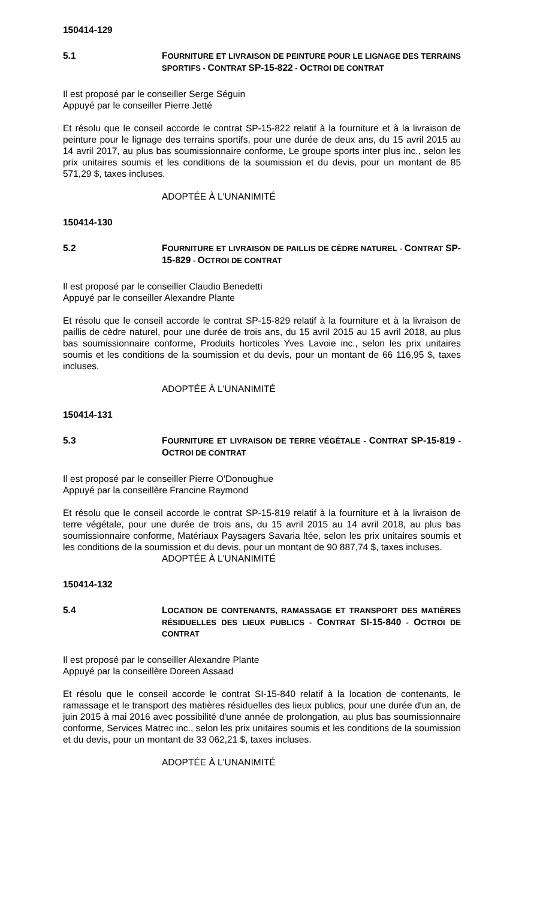150414-129
5.1 FOURNITURE ET LIVRAISON DE PEINTURE POUR LE LIGNAGE DES TERRAINS SPORTIFS - CONTRAT SP-15-822 - OCTROI DE CONTRAT
Il est proposé par le conseiller Serge Séguin
Appuyé par le conseiller Pierre Jetté
Et résolu que le conseil accorde le contrat SP-15-822 relatif à la fourniture et à la livraison de peinture pour le lignage des terrains sportifs, pour une durée de deux ans, du 15 avril 2015 au 14 avril 2017, au plus bas soumissionnaire conforme, Le groupe sports inter plus inc., selon les prix unitaires soumis et les conditions de la soumission et du devis, pour un montant de 85 571,29 $, taxes incluses.
ADOPTÉE À L'UNANIMITÉ
150414-130
5.2 FOURNITURE ET LIVRAISON DE PAILLIS DE CÈDRE NATUREL - CONTRAT SP-15-829 - OCTROI DE CONTRAT
Il est proposé par le conseiller Claudio Benedetti
Appuyé par le conseiller Alexandre Plante
Et résolu que le conseil accorde le contrat SP-15-829 relatif à la fourniture et à la livraison de paillis de cèdre naturel, pour une durée de trois ans, du 15 avril 2015 au 15 avril 2018, au plus bas soumissionnaire conforme, Produits horticoles Yves Lavoie inc., selon les prix unitaires soumis et les conditions de la soumission et du devis, pour un montant de 66 116,95 $, taxes incluses.
ADOPTÉE À L'UNANIMITÉ
150414-131
5.3 FOURNITURE ET LIVRAISON DE TERRE VÉGÉTALE - CONTRAT SP-15-819 - OCTROI DE CONTRAT
Il est proposé par le conseiller Pierre O'Donoughue
Appuyé par la conseillère Francine Raymond
Et résolu que le conseil accorde le contrat SP-15-819 relatif à la fourniture et à la livraison de terre végétale, pour une durée de trois ans, du 15 avril 2015 au 14 avril 2018, au plus bas soumissionnaire conforme, Matériaux Paysagers Savaria ltée, selon les prix unitaires soumis et les conditions de la soumission et du devis, pour un montant de 90 887,74 $, taxes incluses.
ADOPTÉE À L'UNANIMITÉ
150414-132
5.4 LOCATION DE CONTENANTS, RAMASSAGE ET TRANSPORT DES MATIÈRES RÉSIDUELLES DES LIEUX PUBLICS - CONTRAT SI-15-840 - OCTROI DE CONTRAT
Il est proposé par le conseiller Alexandre Plante
Appuyé par la conseillère Doreen Assaad
Et résolu que le conseil accorde le contrat SI-15-840 relatif à la location de contenants, le ramassage et le transport des matières résiduelles des lieux publics, pour une durée d'un an, de juin 2015 à mai 2016 avec possibilité d'une année de prolongation, au plus bas soumissionnaire conforme, Services Matrec inc., selon les prix unitaires soumis et les conditions de la soumission et du devis, pour un montant de 33 062,21 $, taxes incluses.
ADOPTÉE À L'UNANIMITÉ